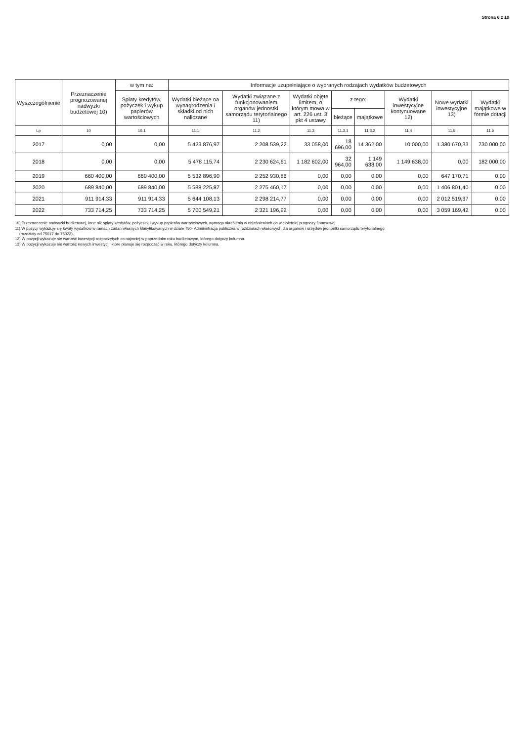Strona 6 z 10
| Wyszczególnienie | Przeznaczenie prognozowanej nadwyżki budżetowej 10) | w tym na: | Informacje uzupełniające o wybranych rodzajach wydatków budżetowych | | | | | | | |
| --- | --- | --- | --- | --- | --- | --- | --- | --- | --- | --- |
| | | Spłaty kredytów, pożyczek i wykup papierów wartościowych | Wydatki bieżące na wynagrodzenia i składki od nich naliczane | Wydatki związane z funkcjonowaniem organów jednostki samorządu terytorialnego 11) | Wydatki objęte limitem, o którym mowa w art. 226 ust. 3 pkt 4 ustawy | z tego: | | Wydatki inwestycyjne kontynuowane 12) | Nowe wydatki inwestycyjne 13) | Wydatki majątkowe w formie dotacji |
| | | | | | | bieżące | majątkowe | | | |
| Lp | 10 | 10.1 | 11.1 | 11.2 | 11.3 | 11.3.1 | 11.3.2 | 11.4 | 11.5 | 11.6 |
| 2017 | 0,00 | 0,00 | 5 423 876,97 | 2 208 539,22 | 33 058,00 | 18 696,00 | 14 362,00 | 10 000,00 | 1 380 670,33 | 730 000,00 |
| 2018 | 0,00 | 0,00 | 5 478 115,74 | 2 230 624,61 | 1 182 602,00 | 32 964,00 | 1 149 638,00 | 1 149 638,00 | 0,00 | 182 000,00 |
| 2019 | 660 400,00 | 660 400,00 | 5 532 896,90 | 2 252 930,86 | 0,00 | 0,00 | 0,00 | 0,00 | 647 170,71 | 0,00 |
| 2020 | 689 840,00 | 689 840,00 | 5 588 225,87 | 2 275 460,17 | 0,00 | 0,00 | 0,00 | 0,00 | 1 406 801,40 | 0,00 |
| 2021 | 911 914,33 | 911 914,33 | 5 644 108,13 | 2 298 214,77 | 0,00 | 0,00 | 0,00 | 0,00 | 2 012 519,37 | 0,00 |
| 2022 | 733 714,25 | 733 714,25 | 5 700 549,21 | 2 321 196,92 | 0,00 | 0,00 | 0,00 | 0,00 | 3 059 169,42 | 0,00 |
10) Przeznaczenie nadwyżki budżetowej, inne niż spłaty kredytów, pożyczek i wykup papierów wartościowych, wymaga określenia w objaśnieniach do wieloletniej prognozy finansowej.
11) W pozycji wykazuje się kwoty wydatków w ramach zadań własnych klasyfikowanych w dziale 750- Administracja publiczna w rozdziałach właściwych dla organów i urzędów jednostki samorządu terytorialnego
(rozdziały od 75017 do 75023).
12) W pozycji wykazuje się wartość inwestycji rozpoczętych co najmniej w poprzednim roku budżetowym, którego dotyczy kolumna.
13) W pozycji wykazuje się wartość nowych inwestycji, które planuje się rozpocząć w roku, którego dotyczy kolumna.